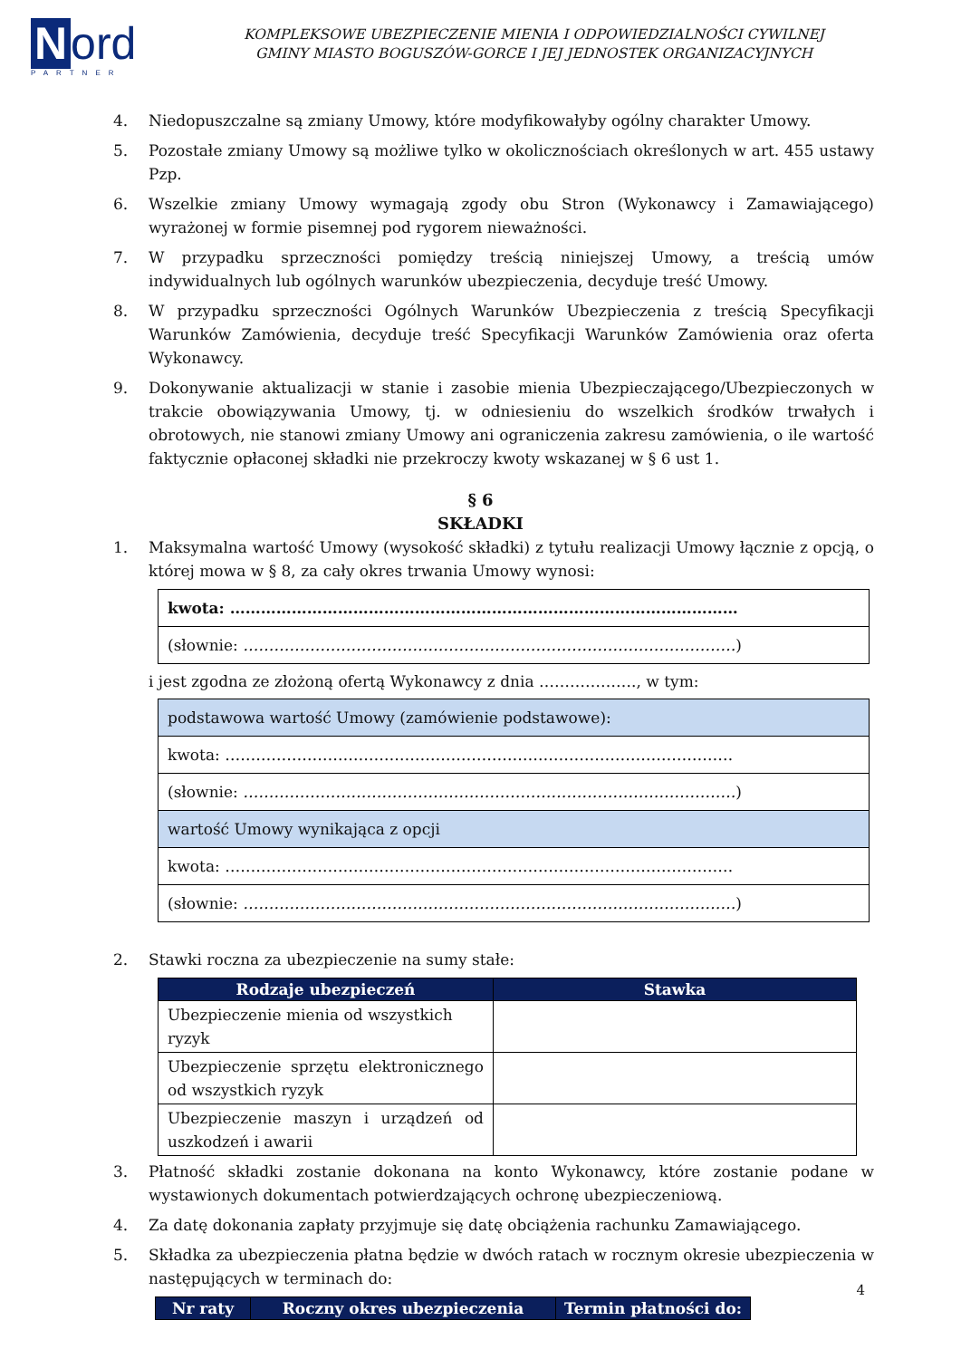Nord
PARTNER
KOMPLEKSOWE UBEZPIECZENIE MIENIA I ODPOWIEDZIALNOŚCI CYWILNEJ
GMINY MIASTO BOGUSZÓW-GORCE I JEJ JEDNOSTEK ORGANIZACYJNYCH
4. Niedopuszczalne są zmiany Umowy, które modyfikowałyby ogólny charakter Umowy.
5. Pozostałe zmiany Umowy są możliwe tylko w okolicznościach określonych w art. 455 ustawy Pzp.
6. Wszelkie zmiany Umowy wymagają zgody obu Stron (Wykonawcy i Zamawiającego) wyrażonej w formie pisemnej pod rygorem nieważności.
7. W przypadku sprzeczności pomiędzy treścią niniejszej Umowy, a treścią umów indywidualnych lub ogólnych warunków ubezpieczenia, decyduje treść Umowy.
8. W przypadku sprzeczności Ogólnych Warunków Ubezpieczenia z treścią Specyfikacji Warunków Zamówienia, decyduje treść Specyfikacji Warunków Zamówienia oraz oferta Wykonawcy.
9. Dokonywanie aktualizacji w stanie i zasobie mienia Ubezpieczającego/Ubezpieczonych w trakcie obowiązywania Umowy, tj. w odniesieniu do wszelkich środków trwałych i obrotowych, nie stanowi zmiany Umowy ani ograniczenia zakresu zamówienia, o ile wartość faktycznie opłaconej składki nie przekroczy kwoty wskazanej w § 6 ust 1.
§ 6
SKŁADKI
1. Maksymalna wartość Umowy (wysokość składki) z tytułu realizacji Umowy łącznie z opcją, o której mowa w § 8, za cały okres trwania Umowy wynosi:
| kwota: ……………………………………………………………………………………… |
| (słownie: …………………………………………………………………………………… ) |
i jest zgodna ze złożoną ofertą Wykonawcy z dnia ………………., w tym:
| podstawowa wartość Umowy (zamówienie podstawowe): |
| kwota: ……………………………………………………………………………………… |
| (słownie: …………………………………………………………………………………… ) |
| wartość Umowy wynikająca z opcji |
| kwota: ……………………………………………………………………………………… |
| (słownie: …………………………………………………………………………………… ) |
2. Stawki roczna za ubezpieczenie na sumy stałe:
| Rodzaje ubezpieczeń | Stawka |
| --- | --- |
| Ubezpieczenie mienia od wszystkich ryzyk | |
| Ubezpieczenie sprzętu elektronicznego od wszystkich ryzyk | |
| Ubezpieczenie maszyn i urządzeń od uszkodzeń i awarii | |
3. Płatność składki zostanie dokonana na konto Wykonawcy, które zostanie podane w wystawionych dokumentach potwierdzających ochronę ubezpieczeniową.
4. Za datę dokonania zapłaty przyjmuje się datę obciążenia rachunku Zamawiającego.
5. Składka za ubezpieczenia płatna będzie w dwóch ratach w rocznym okresie ubezpieczenia w następujących w terminach do:
| Nr raty | Roczny okres ubezpieczenia | Termin płatności do: |
| --- | --- | --- |
4